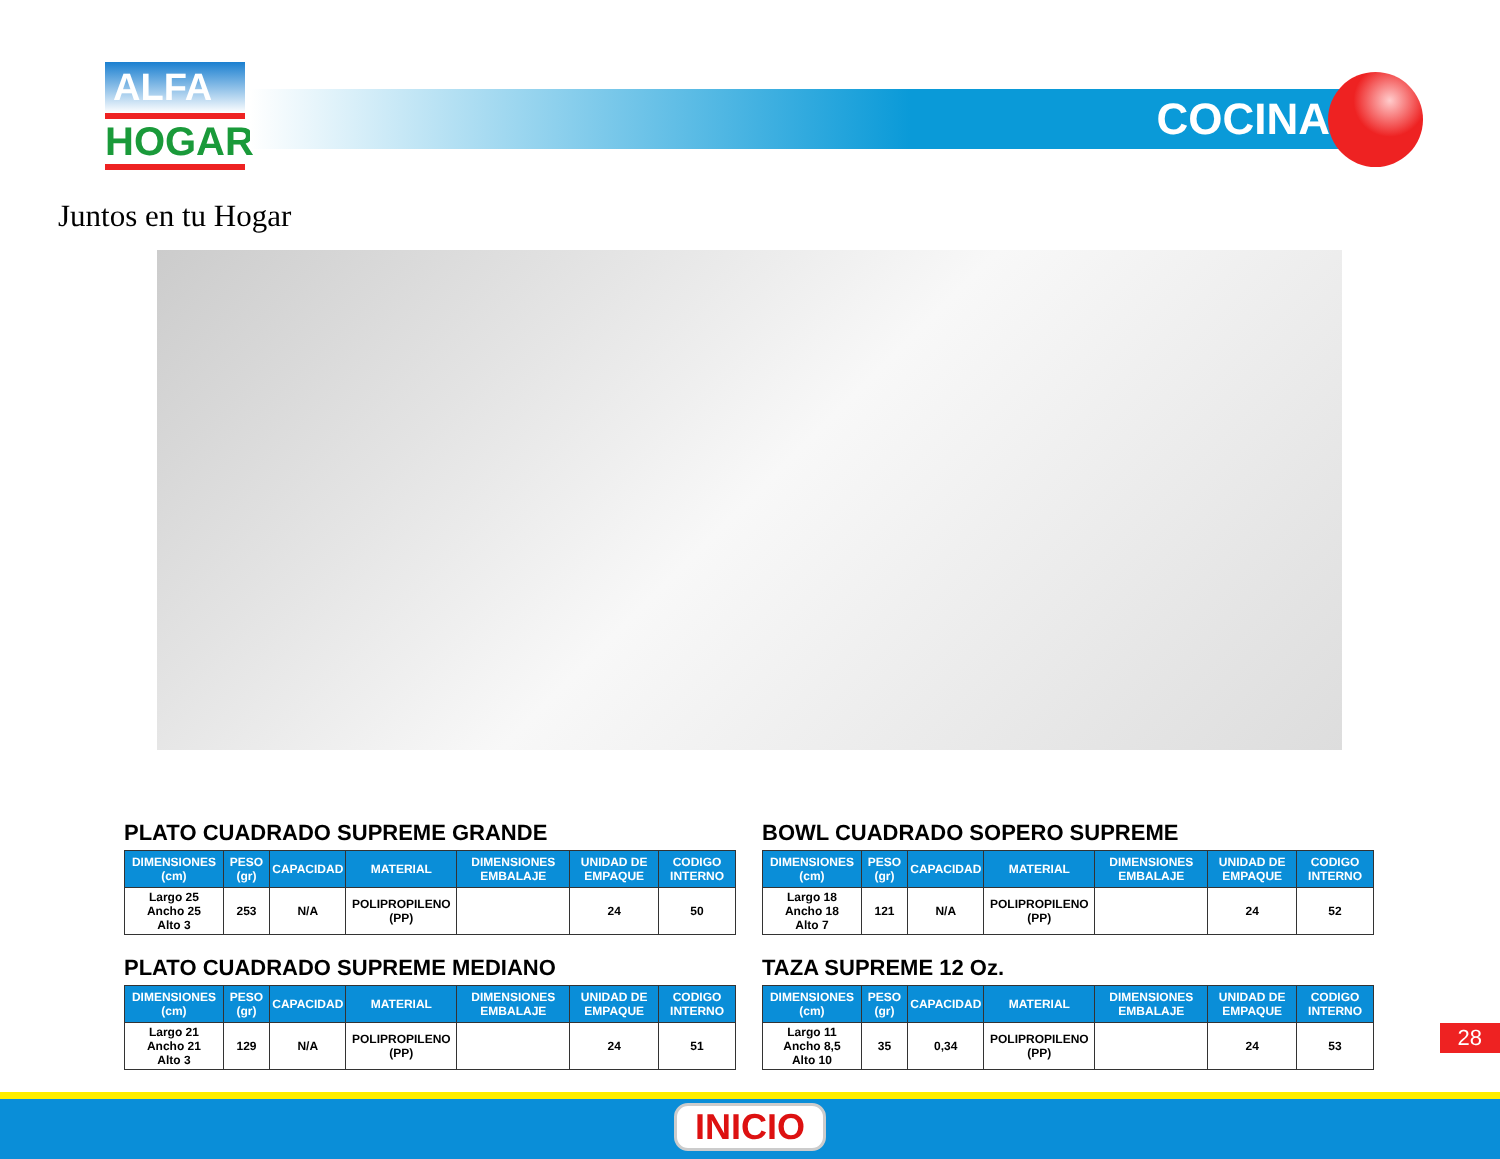ALFA
HOGAR
Juntos en tu Hogar
COCINA
PLATO CUADRADO SUPREME GRANDE
| DIMENSIONES (cm) | PESO (gr) | CAPACIDAD | MATERIAL | DIMENSIONES EMBALAJE | UNIDAD DE EMPAQUE | CODIGO INTERNO |
| --- | --- | --- | --- | --- | --- | --- |
| Largo 25 Ancho 25 Alto 3 | 253 | N/A | POLIPROPILENO (PP) | | 24 | 50 |
PLATO CUADRADO SUPREME MEDIANO
| DIMENSIONES (cm) | PESO (gr) | CAPACIDAD | MATERIAL | DIMENSIONES EMBALAJE | UNIDAD DE EMPAQUE | CODIGO INTERNO |
| --- | --- | --- | --- | --- | --- | --- |
| Largo 21 Ancho 21 Alto 3 | 129 | N/A | POLIPROPILENO (PP) | | 24 | 51 |
BOWL CUADRADO SOPERO SUPREME
| DIMENSIONES (cm) | PESO (gr) | CAPACIDAD | MATERIAL | DIMENSIONES EMBALAJE | UNIDAD DE EMPAQUE | CODIGO INTERNO |
| --- | --- | --- | --- | --- | --- | --- |
| Largo 18 Ancho 18 Alto 7 | 121 | N/A | POLIPROPILENO (PP) | | 24 | 52 |
TAZA SUPREME 12 Oz.
| DIMENSIONES (cm) | PESO (gr) | CAPACIDAD | MATERIAL | DIMENSIONES EMBALAJE | UNIDAD DE EMPAQUE | CODIGO INTERNO |
| --- | --- | --- | --- | --- | --- | --- |
| Largo 11 Ancho 8,5 Alto 10 | 35 | 0,34 | POLIPROPILENO (PP) | | 24 | 53 |
28
INICIO